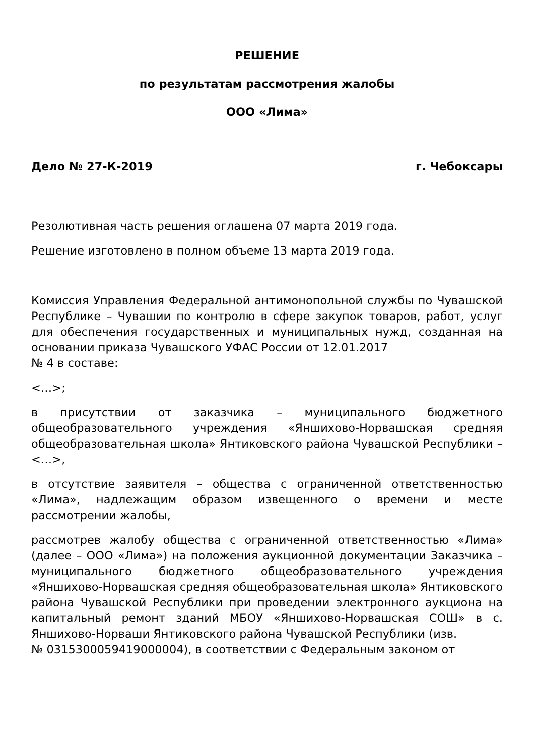РЕШЕНИЕ
по результатам рассмотрения жалобы
ООО «Лима»
Дело № 27-К-2019 г. Чебоксары
Резолютивная часть решения оглашена 07 марта 2019 года.
Решение изготовлено в полном объеме 13 марта 2019 года.
Комиссия Управления Федеральной антимонопольной службы по Чувашской Республике – Чувашии по контролю в сфере закупок товаров, работ, услуг для обеспечения государственных и муниципальных нужд, созданная на основании приказа Чувашского УФАС России от 12.01.2017
№ 4 в составе:
<…>;
в присутствии от заказчика – муниципального бюджетного общеобразовательного учреждения «Яншихово-Норвашская средняя общеобразовательная школа» Янтиковского района Чувашской Республики – <…>,
в отсутствие заявителя – общества с ограниченной ответственностью «Лима», надлежащим образом извещенного о времени и месте рассмотрении жалобы,
рассмотрев жалобу общества с ограниченной ответственностью «Лима» (далее – ООО «Лима») на положения аукционной документации Заказчика – муниципального бюджетного общеобразовательного учреждения «Яншихово-Норвашская средняя общеобразовательная школа» Янтиковского района Чувашской Республики при проведении электронного аукциона на капитальный ремонт зданий МБОУ «Яншихово-Норвашская СОШ» в с. Яншихово-Норваши Янтиковского района Чувашской Республики (изв.
№ 0315300059419000004), в соответствии с Федеральным законом от